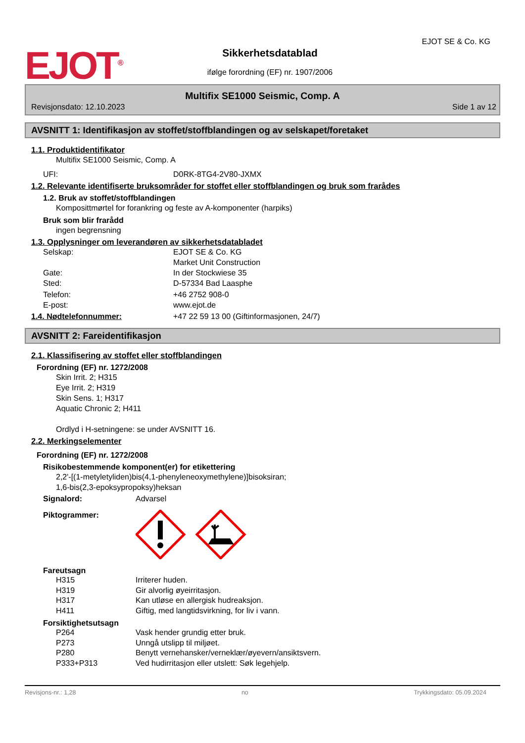EJOT<sup>®</sup>
Sikkerhetsdatablad
ifølge forordning (EF) nr. 1907/2006
EJOT SE & Co. KG
Multifix SE1000 Seismic, Comp. A
Revisjonsdato: 12.10.2023 Side 1 av 12
AVSNITT 1: Identifikasjon av stoffet/stoffblandingen og av selskapet/foretaket
1.1. Produktidentifikator
Multifix SE1000 Seismic, Comp. A
UFI: D0RK-8TG4-2V80-JXMX
1.2. Relevante identifiserte bruksområder for stoffet eller stoffblandingen og bruk som frarådes
1.2. Bruk av stoffet/stoffblandingen
Komposittmørtel for forankring og feste av A-komponenter (harpiks)
Bruk som blir frarådd
ingen begrensning
1.3. Opplysninger om leverandøren av sikkerhetsdatabladet
Selskap: EJOT SE & Co. KG
Market Unit Construction
Gate: In der Stockwiese 35
Sted: D-57334 Bad Laasphe
Telefon: +46 2752 908-0
E-post: www.ejot.de
1.4. Nødtelefonnummer: +47 22 59 13 00 (Giftinformasjonen, 24/7)
AVSNITT 2: Fareidentifikasjon
2.1. Klassifisering av stoffet eller stoffblandingen
Forordning (EF) nr. 1272/2008
Skin Irrit. 2; H315
Eye Irrit. 2; H319
Skin Sens. 1; H317
Aquatic Chronic 2; H411
Ordlyd i H-setningene: se under AVSNITT 16.
2.2. Merkingselementer
Forordning (EF) nr. 1272/2008
Risikobestemmende komponent(er) for etikettering
2,2'-[(1-metyletyliden)bis(4,1-phenyleneoxymethylene)]bisoksiran;
1,6-bis(2,3-epoksypropoksy)heksan
Signalord: Advarsel
Piktogrammer:
Fareutsagn
H315 Irriterer huden.
H319 Gir alvorlig øyeirritasjon.
H317 Kan utløse en allergisk hudreaksjon.
H411 Giftig, med langtidsvirkning, for liv i vann.
Forsiktighetsutsagn
P264 Vask hender grundig etter bruk.
P273 Unngå utslipp til miljøet.
P280 Benytt vernehansker/verneklær/øyevern/ansiktsvern.
P333+P313 Ved hudirritasjon eller utslett: Søk legehjelp.
Revisjons-nr.: 1,28 no Trykkingsdato: 05.09.2024